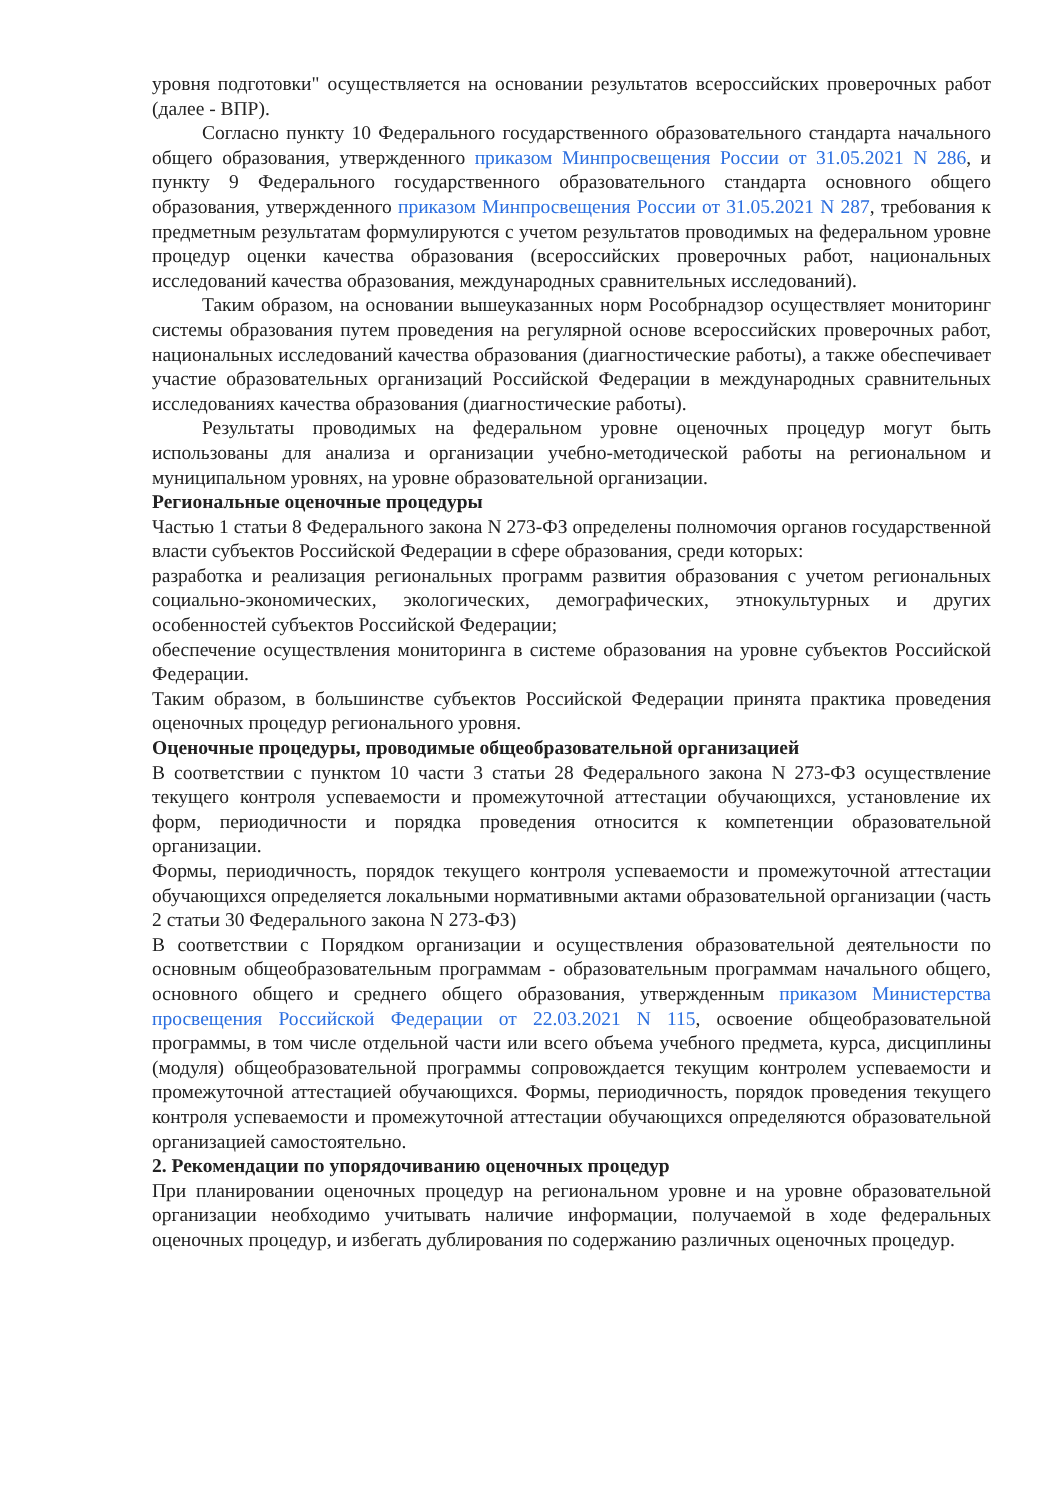уровня подготовки" осуществляется на основании результатов всероссийских проверочных работ (далее - ВПР).
Согласно пункту 10 Федерального государственного образовательного стандарта начального общего образования, утвержденного приказом Минпросвещения России от 31.05.2021 N 286, и пункту 9 Федерального государственного образовательного стандарта основного общего образования, утвержденного приказом Минпросвещения России от 31.05.2021 N 287, требования к предметным результатам формулируются с учетом результатов проводимых на федеральном уровне процедур оценки качества образования (всероссийских проверочных работ, национальных исследований качества образования, международных сравнительных исследований).
Таким образом, на основании вышеуказанных норм Рособрнадзор осуществляет мониторинг системы образования путем проведения на регулярной основе всероссийских проверочных работ, национальных исследований качества образования (диагностические работы), а также обеспечивает участие образовательных организаций Российской Федерации в международных сравнительных исследованиях качества образования (диагностические работы).
Результаты проводимых на федеральном уровне оценочных процедур могут быть использованы для анализа и организации учебно-методической работы на региональном и муниципальном уровнях, на уровне образовательной организации.
Региональные оценочные процедуры
Частью 1 статьи 8 Федерального закона N 273-ФЗ определены полномочия органов государственной власти субъектов Российской Федерации в сфере образования, среди которых:
разработка и реализация региональных программ развития образования с учетом региональных социально-экономических, экологических, демографических, этнокультурных и других особенностей субъектов Российской Федерации;
обеспечение осуществления мониторинга в системе образования на уровне субъектов Российской Федерации.
Таким образом, в большинстве субъектов Российской Федерации принята практика проведения оценочных процедур регионального уровня.
Оценочные процедуры, проводимые общеобразовательной организацией
В соответствии с пунктом 10 части 3 статьи 28 Федерального закона N 273-ФЗ осуществление текущего контроля успеваемости и промежуточной аттестации обучающихся, установление их форм, периодичности и порядка проведения относится к компетенции образовательной организации.
Формы, периодичность, порядок текущего контроля успеваемости и промежуточной аттестации обучающихся определяется локальными нормативными актами образовательной организации (часть 2 статьи 30 Федерального закона N 273-ФЗ)
В соответствии с Порядком организации и осуществления образовательной деятельности по основным общеобразовательным программам - образовательным программам начального общего, основного общего и среднего общего образования, утвержденным приказом Министерства просвещения Российской Федерации от 22.03.2021 N 115, освоение общеобразовательной программы, в том числе отдельной части или всего объема учебного предмета, курса, дисциплины (модуля) общеобразовательной программы сопровождается текущим контролем успеваемости и промежуточной аттестацией обучающихся. Формы, периодичность, порядок проведения текущего контроля успеваемости и промежуточной аттестации обучающихся определяются образовательной организацией самостоятельно.
2. Рекомендации по упорядочиванию оценочных процедур
При планировании оценочных процедур на региональном уровне и на уровне образовательной организации необходимо учитывать наличие информации, получаемой в ходе федеральных оценочных процедур, и избегать дублирования по содержанию различных оценочных процедур.